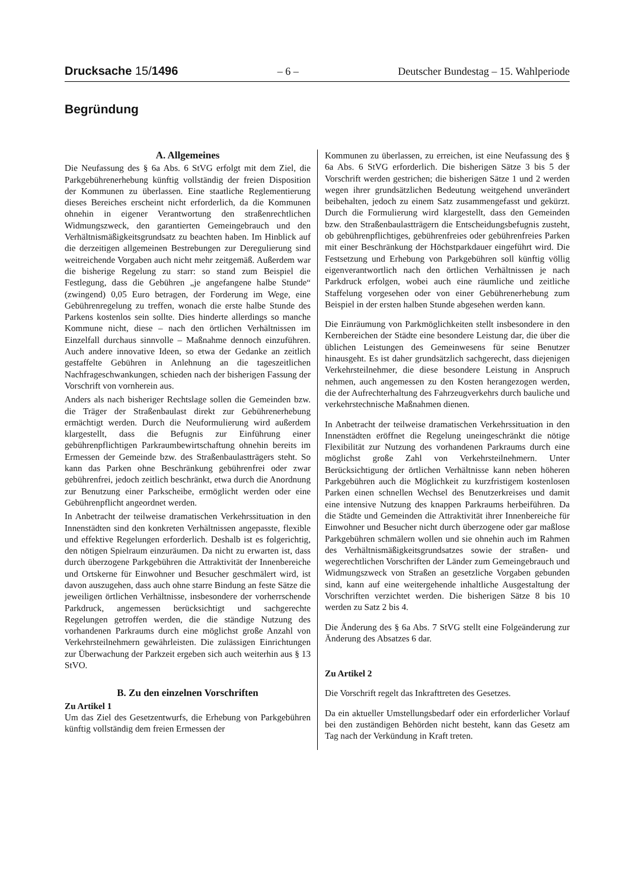Drucksache 15/1496 – 6 – Deutscher Bundestag – 15. Wahlperiode
Begründung
A. Allgemeines
Die Neufassung des § 6a Abs. 6 StVG erfolgt mit dem Ziel, die Parkgebührenerhebung künftig vollständig der freien Disposition der Kommunen zu überlassen. Eine staatliche Reglementierung dieses Bereiches erscheint nicht erforderlich, da die Kommunen ohnehin in eigener Verantwortung den straßenrechtlichen Widmungszweck, den garantierten Gemeingebrauch und den Verhältnismäßigkeitsgrundsatz zu beachten haben. Im Hinblick auf die derzeitigen allgemeinen Bestrebungen zur Deregulierung sind weitreichende Vorgaben auch nicht mehr zeitgemäß. Außerdem war die bisherige Regelung zu starr: so stand zum Beispiel die Festlegung, dass die Gebühren „je angefangene halbe Stunde“ (zwingend) 0,05 Euro betragen, der Forderung im Wege, eine Gebührenregelung zu treffen, wonach die erste halbe Stunde des Parkens kostenlos sein sollte. Dies hinderte allerdings so manche Kommune nicht, diese – nach den örtlichen Verhältnissen im Einzelfall durchaus sinnvolle – Maßnahme dennoch einzuführen. Auch andere innovative Ideen, so etwa der Gedanke an zeitlich gestaffelte Gebühren in Anlehnung an die tageszeitlichen Nachfrageschwankungen, schieden nach der bisherigen Fassung der Vorschrift von vornherein aus.
Anders als nach bisheriger Rechtslage sollen die Gemeinden bzw. die Träger der Straßenbaulast direkt zur Gebührenerhebung ermächtigt werden. Durch die Neuformulierung wird außerdem klargestellt, dass die Befugnis zur Einführung einer gebührenpflichtigen Parkraumbewirtschaftung ohnehin bereits im Ermessen der Gemeinde bzw. des Straßenbaulastträgers steht. So kann das Parken ohne Beschränkung gebührenfrei oder zwar gebührenfrei, jedoch zeitlich beschränkt, etwa durch die Anordnung zur Benutzung einer Parkscheibe, ermöglicht werden oder eine Gebührenpflicht angeordnet werden.
In Anbetracht der teilweise dramatischen Verkehrssituation in den Innenstädten sind den konkreten Verhältnissen angepasste, flexible und effektive Regelungen erforderlich. Deshalb ist es folgerichtig, den nötigen Spielraum einzuräumen. Da nicht zu erwarten ist, dass durch überzogene Parkgebühren die Attraktivität der Innenbereiche und Ortskerne für Einwohner und Besucher geschmälert wird, ist davon auszugehen, dass auch ohne starre Bindung an feste Sätze die jeweiligen örtlichen Verhältnisse, insbesondere der vorherrschende Parkdruck, angemessen berücksichtigt und sachgerechte Regelungen getroffen werden, die die ständige Nutzung des vorhandenen Parkraums durch eine möglichst große Anzahl von Verkehrsteilnehmern gewährleisten. Die zulässigen Einrichtungen zur Überwachung der Parkzeit ergeben sich auch weiterhin aus § 13 StVO.
B. Zu den einzelnen Vorschriften
Zu Artikel 1
Um das Ziel des Gesetzentwurfs, die Erhebung von Parkgebühren künftig vollständig dem freien Ermessen der
Kommunen zu überlassen, zu erreichen, ist eine Neufassung des § 6a Abs. 6 StVG erforderlich. Die bisherigen Sätze 3 bis 5 der Vorschrift werden gestrichen; die bisherigen Sätze 1 und 2 werden wegen ihrer grundsätzlichen Bedeutung weitgehend unverändert beibehalten, jedoch zu einem Satz zusammengefasst und gekürzt. Durch die Formulierung wird klargestellt, dass den Gemeinden bzw. den Straßenbaulastträgern die Entscheidungsbefugnis zusteht, ob gebührenpflichtiges, gebührenfreies oder gebührenfreies Parken mit einer Beschränkung der Höchstparkdauer eingeführt wird. Die Festsetzung und Erhebung von Parkgebühren soll künftig völlig eigenverantwortlich nach den örtlichen Verhältnissen je nach Parkdruck erfolgen, wobei auch eine räumliche und zeitliche Staffelung vorgesehen oder von einer Gebührenerhebung zum Beispiel in der ersten halben Stunde abgesehen werden kann.
Die Einräumung von Parkmöglichkeiten stellt insbesondere in den Kernbereichen der Städte eine besondere Leistung dar, die über die üblichen Leistungen des Gemeinwesens für seine Benutzer hinausgeht. Es ist daher grundsätzlich sachgerecht, dass diejenigen Verkehrsteilnehmer, die diese besondere Leistung in Anspruch nehmen, auch angemessen zu den Kosten herangezogen werden, die der Aufrechterhaltung des Fahrzeugverkehrs durch bauliche und verkehrstechnische Maßnahmen dienen.
In Anbetracht der teilweise dramatischen Verkehrssituation in den Innenstädten eröffnet die Regelung uneingeschränkt die nötige Flexibilität zur Nutzung des vorhandenen Parkraums durch eine möglichst große Zahl von Verkehrsteilnehmern. Unter Berücksichtigung der örtlichen Verhältnisse kann neben höheren Parkgebühren auch die Möglichkeit zu kurzfristigem kostenlosen Parken einen schnellen Wechsel des Benutzerkreises und damit eine intensive Nutzung des knappen Parkraums herbeiführen. Da die Städte und Gemeinden die Attraktivität ihrer Innenbereiche für Einwohner und Besucher nicht durch überzogene oder gar maßlose Parkgebühren schmälern wollen und sie ohnehin auch im Rahmen des Verhältnismäßigkeitsgrundsatzes sowie der straßen- und wegerechtlichen Vorschriften der Länder zum Gemeingebrauch und Widmungszweck von Straßen an gesetzliche Vorgaben gebunden sind, kann auf eine weitergehende inhaltliche Ausgestaltung der Vorschriften verzichtet werden. Die bisherigen Sätze 8 bis 10 werden zu Satz 2 bis 4.
Die Änderung des § 6a Abs. 7 StVG stellt eine Folgeänderung zur Änderung des Absatzes 6 dar.
Zu Artikel 2
Die Vorschrift regelt das Inkrafttreten des Gesetzes.
Da ein aktueller Umstellungsbedarf oder ein erforderlicher Vorlauf bei den zuständigen Behörden nicht besteht, kann das Gesetz am Tag nach der Verkündung in Kraft treten.